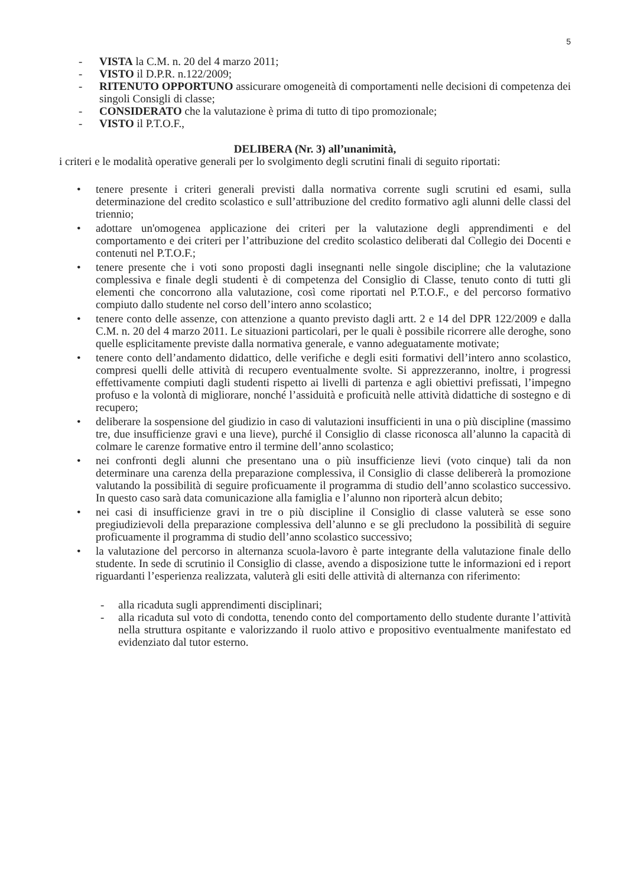5
- VISTA la C.M. n. 20 del 4 marzo 2011;
- VISTO il D.P.R. n.122/2009;
- RITENUTO OPPORTUNO assicurare omogeneità di comportamenti nelle decisioni di competenza dei singoli Consigli di classe;
- CONSIDERATO che la valutazione è prima di tutto di tipo promozionale;
- VISTO il P.T.O.F.,
DELIBERA (Nr. 3) all’unanimità,
i criteri e le modalità operative generali per lo svolgimento degli scrutini finali di seguito riportati:
• tenere presente i criteri generali previsti dalla normativa corrente sugli scrutini ed esami, sulla determinazione del credito scolastico e sull’attribuzione del credito formativo agli alunni delle classi del triennio;
• adottare un'omogenea applicazione dei criteri per la valutazione degli apprendimenti e del comportamento e dei criteri per l’attribuzione del credito scolastico deliberati dal Collegio dei Docenti e contenuti nel P.T.O.F.;
• tenere presente che i voti sono proposti dagli insegnanti nelle singole discipline; che la valutazione complessiva e finale degli studenti è di competenza del Consiglio di Classe, tenuto conto di tutti gli elementi che concorrono alla valutazione, così come riportati nel P.T.O.F., e del percorso formativo compiuto dallo studente nel corso dell’intero anno scolastico;
• tenere conto delle assenze, con attenzione a quanto previsto dagli artt. 2 e 14 del DPR 122/2009 e dalla C.M. n. 20 del 4 marzo 2011. Le situazioni particolari, per le quali è possibile ricorrere alle deroghe, sono quelle esplicitamente previste dalla normativa generale, e vanno adeguatamente motivate;
• tenere conto dell’andamento didattico, delle verifiche e degli esiti formativi dell’intero anno scolastico, compresi quelli delle attività di recupero eventualmente svolte. Si apprezzeranno, inoltre, i progressi effettivamente compiuti dagli studenti rispetto ai livelli di partenza e agli obiettivi prefissati, l’impegno profuso e la volontà di migliorare, nonché l’assiduità e proficuità nelle attività didattiche di sostegno e di recupero;
• deliberare la sospensione del giudizio in caso di valutazioni insufficienti in una o più discipline (massimo tre, due insufficienze gravi e una lieve), purché il Consiglio di classe riconosca all’alunno la capacità di colmare le carenze formative entro il termine dell’anno scolastico;
• nei confronti degli alunni che presentano una o più insufficienze lievi (voto cinque) tali da non determinare una carenza della preparazione complessiva, il Consiglio di classe delibererà la promozione valutando la possibilità di seguire proficuamente il programma di studio dell’anno scolastico successivo. In questo caso sarà data comunicazione alla famiglia e l’alunno non riporterà alcun debito;
• nei casi di insufficienze gravi in tre o più discipline il Consiglio di classe valuterà se esse sono pregiudizievoli della preparazione complessiva dell’alunno e se gli precludono la possibilità di seguire proficuamente il programma di studio dell’anno scolastico successivo;
• la valutazione del percorso in alternanza scuola-lavoro è parte integrante della valutazione finale dello studente. In sede di scrutinio il Consiglio di classe, avendo a disposizione tutte le informazioni ed i report riguardanti l’esperienza realizzata, valuterà gli esiti delle attività di alternanza con riferimento:
- alla ricaduta sugli apprendimenti disciplinari;
- alla ricaduta sul voto di condotta, tenendo conto del comportamento dello studente durante l’attività nella struttura ospitante e valorizzando il ruolo attivo e propositivo eventualmente manifestato ed evidenziato dal tutor esterno.